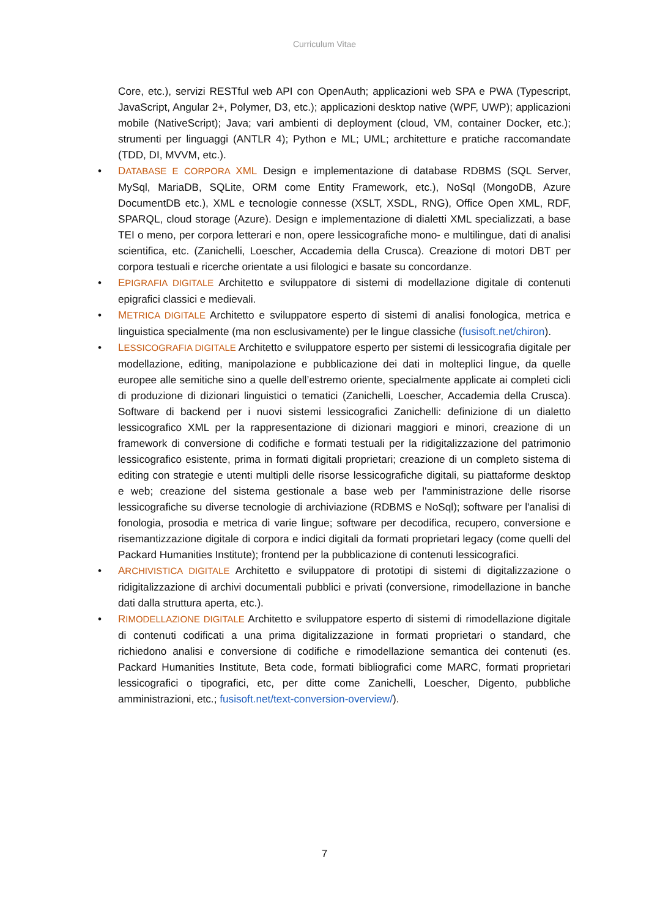Curriculum Vitae
Core, etc.), servizi RESTful web API con OpenAuth; applicazioni web SPA e PWA (Typescript, JavaScript, Angular 2+, Polymer, D3, etc.); applicazioni desktop native (WPF, UWP); applicazioni mobile (NativeScript); Java; vari ambienti di deployment (cloud, VM, container Docker, etc.); strumenti per linguaggi (ANTLR 4); Python e ML; UML; architetture e pratiche raccomandate (TDD, DI, MVVM, etc.).
• DATABASE E CORPORA XML Design e implementazione di database RDBMS (SQL Server, MySql, MariaDB, SQLite, ORM come Entity Framework, etc.), NoSql (MongoDB, Azure DocumentDB etc.), XML e tecnologie connesse (XSLT, XSDL, RNG), Office Open XML, RDF, SPARQL, cloud storage (Azure). Design e implementazione di dialetti XML specializzati, a base TEI o meno, per corpora letterari e non, opere lessicografiche mono- e multilingue, dati di analisi scientifica, etc. (Zanichelli, Loescher, Accademia della Crusca). Creazione di motori DBT per corpora testuali e ricerche orientate a usi filologici e basate su concordanze.
• EPIGRAFIA DIGITALE Architetto e sviluppatore di sistemi di modellazione digitale di contenuti epigrafici classici e medievali.
• METRICA DIGITALE Architetto e sviluppatore esperto di sistemi di analisi fonologica, metrica e linguistica specialmente (ma non esclusivamente) per le lingue classiche (fusisoft.net/chiron).
• LESSICOGRAFIA DIGITALE Architetto e sviluppatore esperto per sistemi di lessicografia digitale per modellazione, editing, manipolazione e pubblicazione dei dati in molteplici lingue, da quelle europee alle semitiche sino a quelle dell’estremo oriente, specialmente applicate ai completi cicli di produzione di dizionari linguistici o tematici (Zanichelli, Loescher, Accademia della Crusca). Software di backend per i nuovi sistemi lessicografici Zanichelli: definizione di un dialetto lessicografico XML per la rappresentazione di dizionari maggiori e minori, creazione di un framework di conversione di codifiche e formati testuali per la ridigitalizzazione del patrimonio lessicografico esistente, prima in formati digitali proprietari; creazione di un completo sistema di editing con strategie e utenti multipli delle risorse lessicografiche digitali, su piattaforme desktop e web; creazione del sistema gestionale a base web per l'amministrazione delle risorse lessicografiche su diverse tecnologie di archiviazione (RDBMS e NoSql); software per l'analisi di fonologia, prosodia e metrica di varie lingue; software per decodifica, recupero, conversione e risemantizzazione digitale di corpora e indici digitali da formati proprietari legacy (come quelli del Packard Humanities Institute); frontend per la pubblicazione di contenuti lessicografici.
• ARCHIVISTICA DIGITALE Architetto e sviluppatore di prototipi di sistemi di digitalizzazione o ridigitalizzazione di archivi documentali pubblici e privati (conversione, rimodellazione in banche dati dalla struttura aperta, etc.).
• RIMODELLAZIONE DIGITALE Architetto e sviluppatore esperto di sistemi di rimodellazione digitale di contenuti codificati a una prima digitalizzazione in formati proprietari o standard, che richiedono analisi e conversione di codifiche e rimodellazione semantica dei contenuti (es. Packard Humanities Institute, Beta code, formati bibliografici come MARC, formati proprietari lessicografici o tipografici, etc, per ditte come Zanichelli, Loescher, Digento, pubbliche amministrazioni, etc.; fusisoft.net/text-conversion-overview/).
7